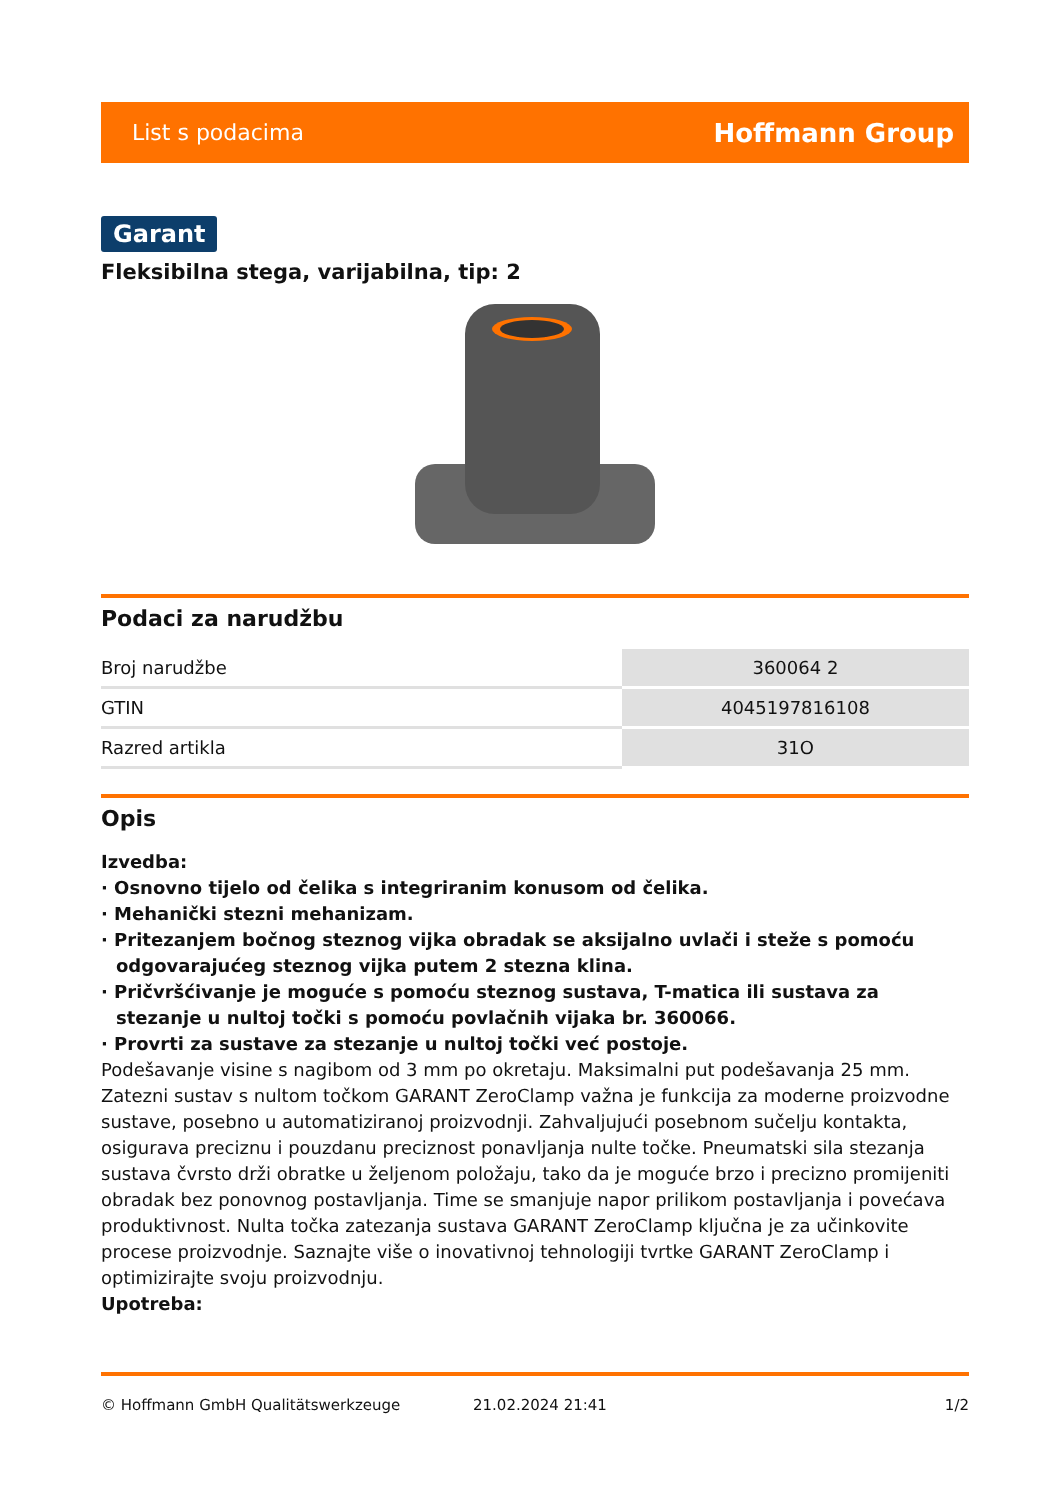List s podacima Hoffmann Group
Garant
Fleksibilna stega, varijabilna, tip: 2
Podaci za narudžbu
| Broj narudžbe | 360064 2 |
| GTIN | 4045197816108 |
| Razred artikla | 31O |
Opis
Izvedba:
· Osnovno tijelo od čelika s integriranim konusom od čelika.
· Mehanički stezni mehanizam.
· Pritezanjem bočnog steznog vijka obradak se aksijalno uvlači i steže s pomoću odgovarajućeg steznog vijka putem 2 stezna klina.
· Pričvršćivanje je moguće s pomoću steznog sustava, T-matica ili sustava za stezanje u nultoj točki s pomoću povlačnih vijaka br. 360066.
· Provrti za sustave za stezanje u nultoj točki već postoje.
Podešavanje visine s nagibom od 3 mm po okretaju. Maksimalni put podešavanja 25 mm. Zatezni sustav s nultom točkom GARANT ZeroClamp važna je funkcija za moderne proizvodne sustave, posebno u automatiziranoj proizvodnji. Zahvaljujući posebnom sučelju kontakta, osigurava preciznu i pouzdanu preciznost ponavljanja nulte točke. Pneumatski sila stezanja sustava čvrsto drži obratke u željenom položaju, tako da je moguće brzo i precizno promijeniti obradak bez ponovnog postavljanja. Time se smanjuje napor prilikom postavljanja i povećava produktivnost. Nulta točka zatezanja sustava GARANT ZeroClamp ključna je za učinkovite procese proizvodnje. Saznajte više o inovativnoj tehnologiji tvrtke GARANT ZeroClamp i optimizirajte svoju proizvodnju.
Upotreba:
© Hoffmann GmbH Qualitätswerkzeuge 21.02.2024 21:41 1/2